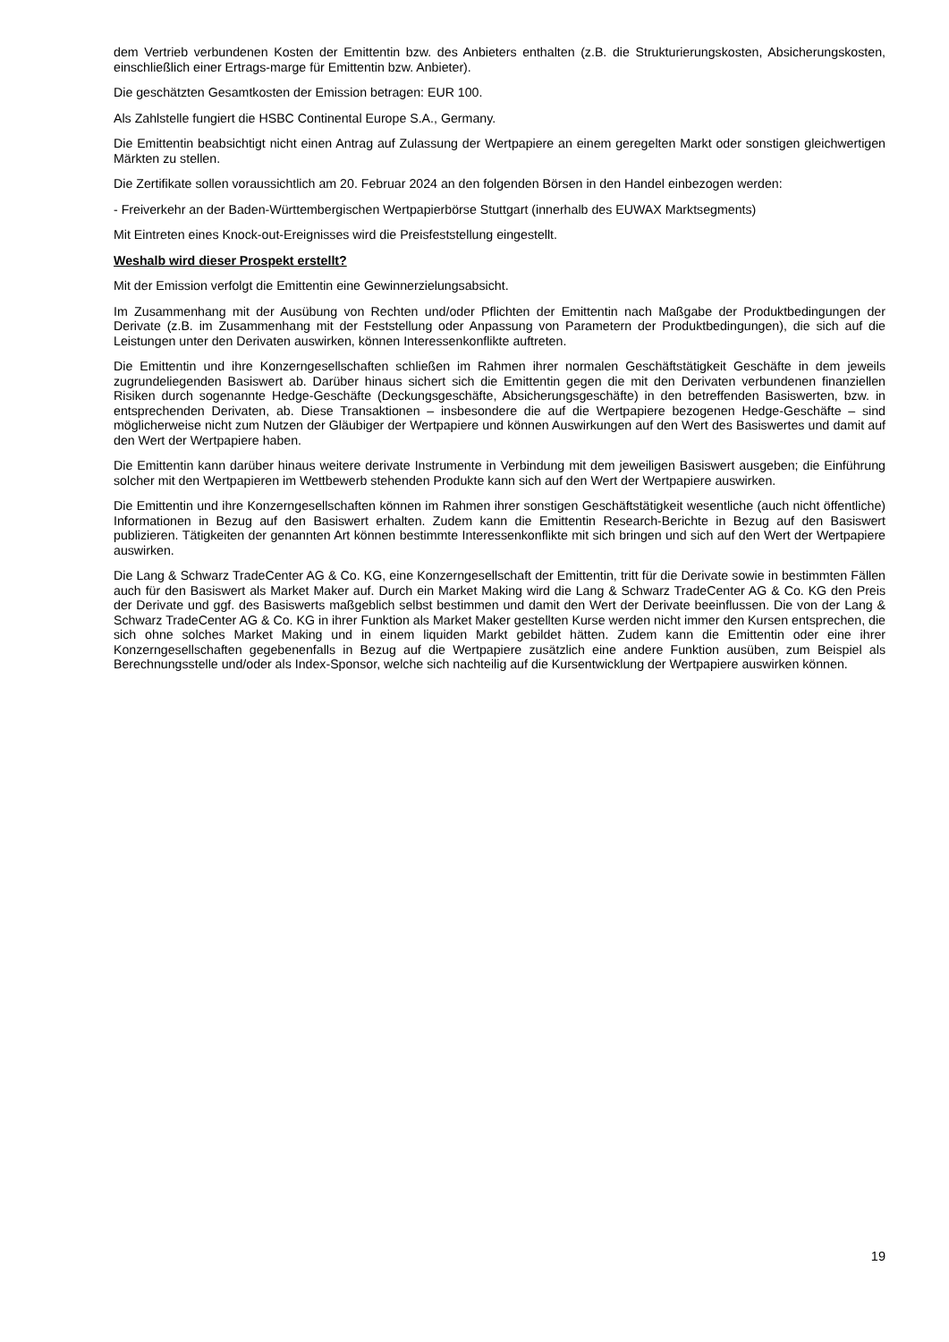dem Vertrieb verbundenen Kosten der Emittentin bzw. des Anbieters enthalten (z.B. die Strukturierungskosten, Absicherungskosten, einschließlich einer Ertrags-marge für Emittentin bzw. Anbieter).
Die geschätzten Gesamtkosten der Emission betragen: EUR 100.
Als Zahlstelle fungiert die HSBC Continental Europe S.A., Germany.
Die Emittentin beabsichtigt nicht einen Antrag auf Zulassung der Wertpapiere an einem geregelten Markt oder sonstigen gleichwertigen Märkten zu stellen.
Die Zertifikate sollen voraussichtlich am 20. Februar 2024 an den folgenden Börsen in den Handel einbezogen werden:
- Freiverkehr an der Baden-Württembergischen Wertpapierbörse Stuttgart (innerhalb des EUWAX Marktsegments)
Mit Eintreten eines Knock-out-Ereignisses wird die Preisfeststellung eingestellt.
Weshalb wird dieser Prospekt erstellt?
Mit der Emission verfolgt die Emittentin eine Gewinnerzielungsabsicht.
Im Zusammenhang mit der Ausübung von Rechten und/oder Pflichten der Emittentin nach Maßgabe der Produktbedingungen der Derivate (z.B. im Zusammenhang mit der Feststellung oder Anpassung von Parametern der Produktbedingungen), die sich auf die Leistungen unter den Derivaten auswirken, können Interessenkonflikte auftreten.
Die Emittentin und ihre Konzerngesellschaften schließen im Rahmen ihrer normalen Geschäftstätigkeit Geschäfte in dem jeweils zugrundeliegenden Basiswert ab. Darüber hinaus sichert sich die Emittentin gegen die mit den Derivaten verbundenen finanziellen Risiken durch sogenannte Hedge-Geschäfte (Deckungsgeschäfte, Absicherungsgeschäfte) in den betreffenden Basiswerten, bzw. in entsprechenden Derivaten, ab. Diese Transaktionen – insbesondere die auf die Wertpapiere bezogenen Hedge-Geschäfte – sind möglicherweise nicht zum Nutzen der Gläubiger der Wertpapiere und können Auswirkungen auf den Wert des Basiswertes und damit auf den Wert der Wertpapiere haben.
Die Emittentin kann darüber hinaus weitere derivate Instrumente in Verbindung mit dem jeweiligen Basiswert ausgeben; die Einführung solcher mit den Wertpapieren im Wettbewerb stehenden Produkte kann sich auf den Wert der Wertpapiere auswirken.
Die Emittentin und ihre Konzerngesellschaften können im Rahmen ihrer sonstigen Geschäftstätigkeit wesentliche (auch nicht öffentliche) Informationen in Bezug auf den Basiswert erhalten. Zudem kann die Emittentin Research-Berichte in Bezug auf den Basiswert publizieren. Tätigkeiten der genannten Art können bestimmte Interessenkonflikte mit sich bringen und sich auf den Wert der Wertpapiere auswirken.
Die Lang & Schwarz TradeCenter AG & Co. KG, eine Konzerngesellschaft der Emittentin, tritt für die Derivate sowie in bestimmten Fällen auch für den Basiswert als Market Maker auf. Durch ein Market Making wird die Lang & Schwarz TradeCenter AG & Co. KG den Preis der Derivate und ggf. des Basiswerts maßgeblich selbst bestimmen und damit den Wert der Derivate beeinflussen. Die von der Lang & Schwarz TradeCenter AG & Co. KG in ihrer Funktion als Market Maker gestellten Kurse werden nicht immer den Kursen entsprechen, die sich ohne solches Market Making und in einem liquiden Markt gebildet hätten. Zudem kann die Emittentin oder eine ihrer Konzerngesellschaften gegebenenfalls in Bezug auf die Wertpapiere zusätzlich eine andere Funktion ausüben, zum Beispiel als Berechnungsstelle und/oder als Index-Sponsor, welche sich nachteilig auf die Kursentwicklung der Wertpapiere auswirken können.
19